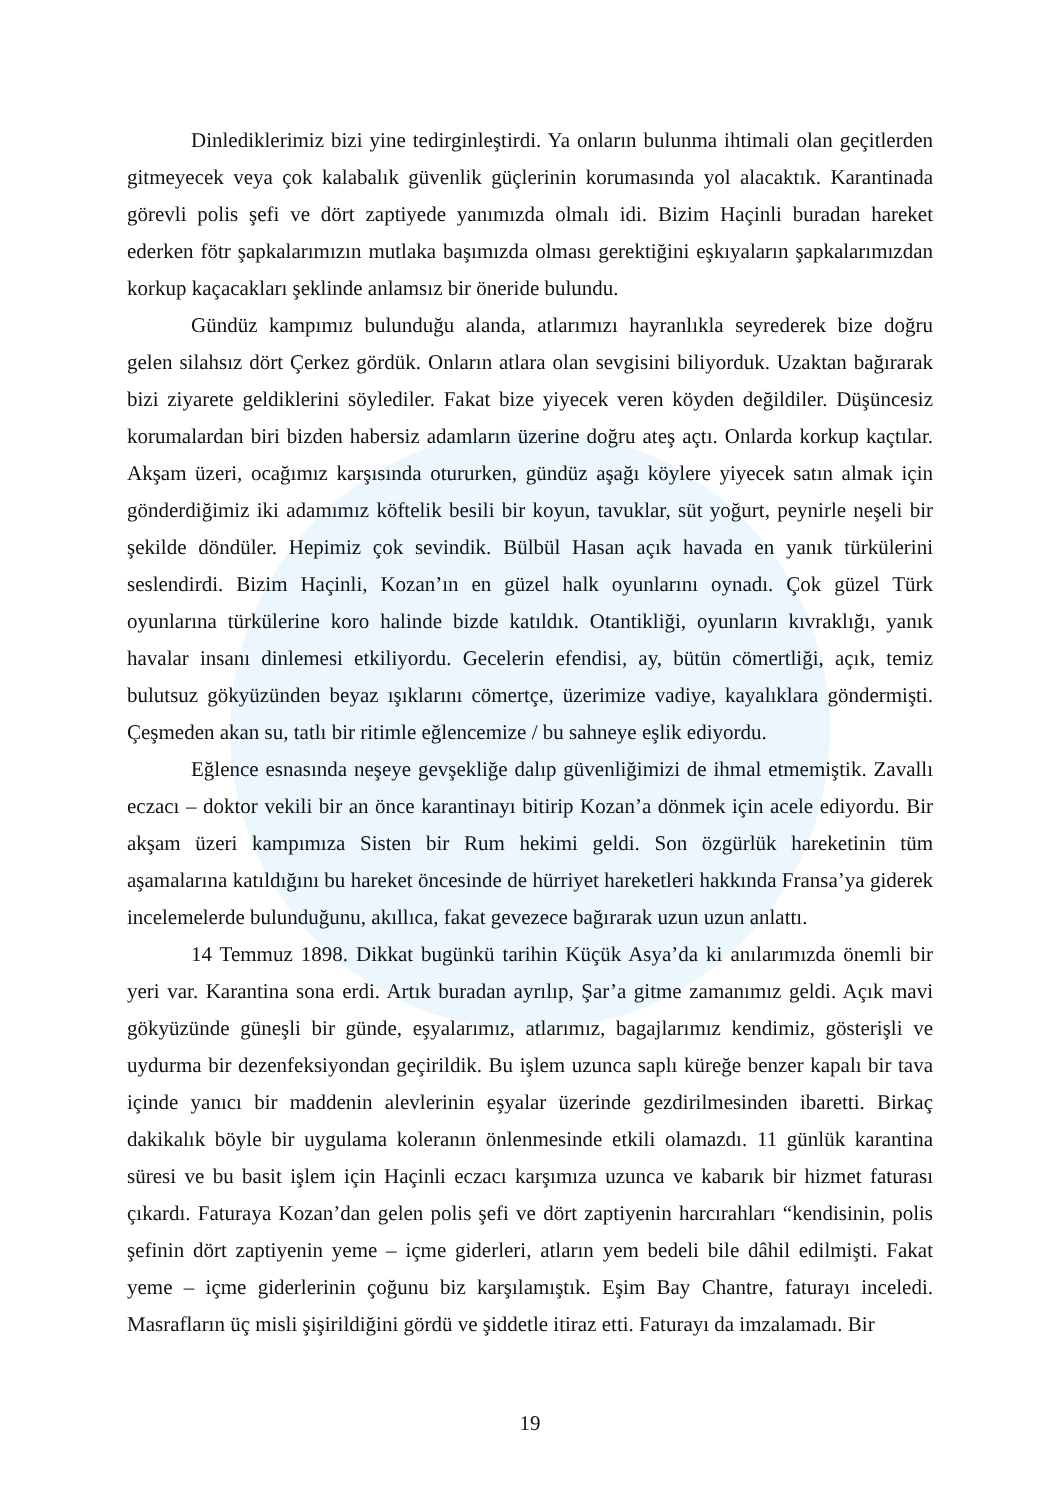Dinlediklerimiz bizi yine tedirginleştirdi. Ya onların bulunma ihtimali olan geçitlerden gitmeyecek veya çok kalabalık güvenlik güçlerinin korumasında yol alacaktık. Karantinada görevli polis şefi ve dört zaptiyede yanımızda olmalı idi. Bizim Haçinli buradan hareket ederken fötr şapkalarımızın mutlaka başımızda olması gerektiğini eşkıyaların şapkalarımızdan korkup kaçacakları şeklinde anlamsız bir öneride bulundu.
Gündüz kampımız bulunduğu alanda, atlarımızı hayranlıkla seyrederek bize doğru gelen silahsız dört Çerkez gördük. Onların atlara olan sevgisini biliyorduk. Uzaktan bağırarak bizi ziyarete geldiklerini söylediler. Fakat bize yiyecek veren köyden değildiler. Düşüncesiz korumalardan biri bizden habersiz adamların üzerine doğru ateş açtı. Onlarda korkup kaçtılar. Akşam üzeri, ocağımız karşısında otururken, gündüz aşağı köylere yiyecek satın almak için gönderdiğimiz iki adamımız köftelik besili bir koyun, tavuklar, süt yoğurt, peynirle neşeli bir şekilde döndüler. Hepimiz çok sevindik. Bülbül Hasan açık havada en yanık türkülerini seslendirdi. Bizim Haçinli, Kozan’ın en güzel halk oyunlarını oynadı. Çok güzel Türk oyunlarına türkülerine koro halinde bizde katıldık. Otantikliği, oyunların kıvraklığı, yanık havalar insanı dinlemesi etkiliyordu. Gecelerin efendisi, ay, bütün cömertliği, açık, temiz bulutsuz gökyüzünden beyaz ışıklarını cömertçe, üzerimize vadiye, kayalıklara göndermişti. Çeşmeden akan su, tatlı bir ritimle eğlencemize / bu sahneye eşlik ediyordu.
Eğlence esnasında neşeye gevşekliğe dalıp güvenliğimizi de ihmal etmemiştik. Zavallı eczacı – doktor vekili bir an önce karantinayı bitirip Kozan’a dönmek için acele ediyordu. Bir akşam üzeri kampımıza Sisten bir Rum hekimi geldi. Son özgürlük hareketinin tüm aşamalarına katıldığını bu hareket öncesinde de hürriyet hareketleri hakkında Fransa’ya giderek incelemelerde bulunduğunu, akıllıca, fakat gevezece bağırarak uzun uzun anlattı.
14 Temmuz 1898. Dikkat bugünkü tarihin Küçük Asya’da ki anılarımızda önemli bir yeri var. Karantina sona erdi. Artık buradan ayrılıp, Şar’a gitme zamanımız geldi. Açık mavi gökyüzünde güneşli bir günde, eşyalarımız, atlarımız, bagajlarımız kendimiz, gösterişli ve uydurma bir dezenfeksiyondan geçirildik. Bu işlem uzunca saplı küreğe benzer kapalı bir tava içinde yanıcı bir maddenin alevlerinin eşyalar üzerinde gezdirilmesinden ibaretti. Birkaç dakikalık böyle bir uygulama koleranın önlenmesinde etkili olamazdı. 11 günlük karantina süresi ve bu basit işlem için Haçinli eczacı karşımıza uzunca ve kabarık bir hizmet faturası çıkardı. Faturaya Kozan’dan gelen polis şefi ve dört zaptiyenin harcırahları “kendisinin, polis şefinin dört zaptiyenin yeme – içme giderleri, atların yem bedeli bile dâhil edilmişti. Fakat yeme – içme giderlerinin çoğunu biz karşılamıştık. Eşim Bay Chantre, faturayı inceledi. Masrafların üç misli şişirildiğini gördü ve şiddetle itiraz etti. Faturayı da imzalamadı. Bir
19